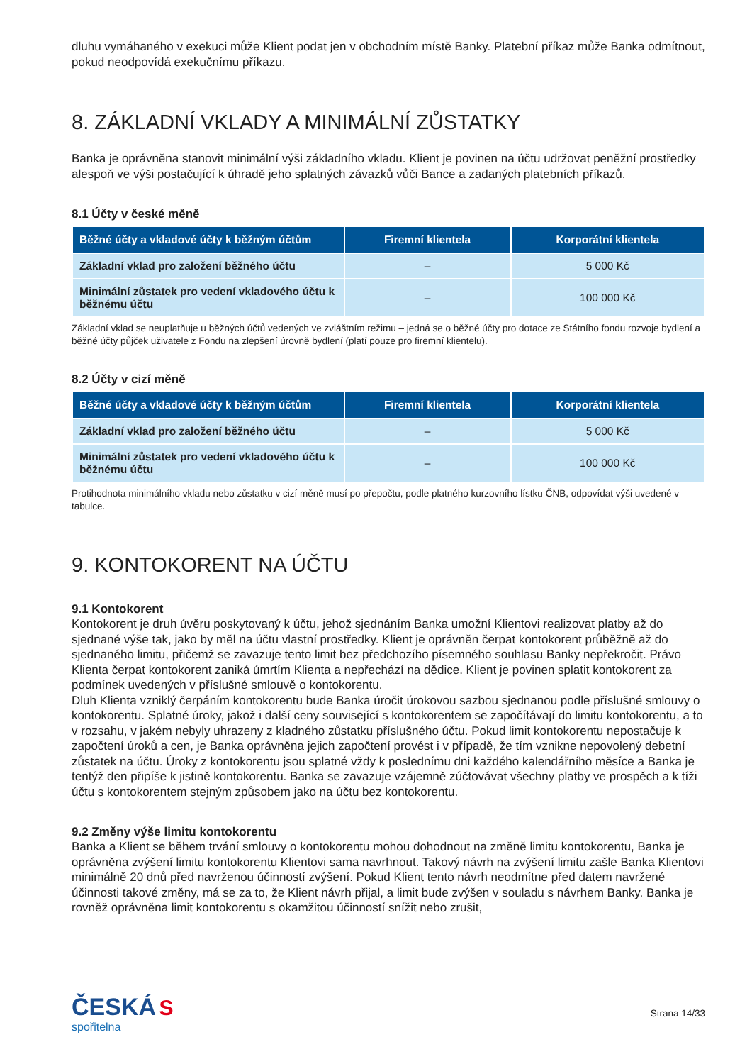dluhu vymáhaného v exekuci může Klient podat jen v obchodním místě Banky. Platební příkaz může Banka odmítnout, pokud neodpovídá exekučnímu příkazu.
8. ZÁKLADNÍ VKLADY A MINIMÁLNÍ ZŮSTATKY
Banka je oprávněna stanovit minimální výši základního vkladu. Klient je povinen na účtu udržovat peněžní prostředky alespoň ve výši postačující k úhradě jeho splatných závazků vůči Bance a zadaných platebních příkazů.
8.1 Účty v české měně
| Běžné účty a vkladové účty k běžným účtům | Firemní klientela | Korporátní klientela |
| --- | --- | --- |
| Základní vklad pro založení běžného účtu | – | 5 000 Kč |
| Minimální zůstatek pro vedení vkladového účtu k běžnému účtu | – | 100 000 Kč |
Základní vklad se neuplatňuje u běžných účtů vedených ve zvláštním režimu – jedná se o běžné účty pro dotace ze Státního fondu rozvoje bydlení a běžné účty půjček uživatele z Fondu na zlepšení úrovně bydlení (platí pouze pro firemní klientelu).
8.2 Účty v cizí měně
| Běžné účty a vkladové účty k běžným účtům | Firemní klientela | Korporátní klientela |
| --- | --- | --- |
| Základní vklad pro založení běžného účtu | – | 5 000 Kč |
| Minimální zůstatek pro vedení vkladového účtu k běžnému účtu | – | 100 000 Kč |
Protihodnota minimálního vkladu nebo zůstatku v cizí měně musí po přepočtu, podle platného kurzovního lístku ČNB, odpovídat výši uvedené v tabulce.
9. KONTOKORENT NA ÚČTU
9.1 Kontokorent
Kontokorent je druh úvěru poskytovaný k účtu, jehož sjednáním Banka umožní Klientovi realizovat platby až do sjednané výše tak, jako by měl na účtu vlastní prostředky. Klient je oprávněn čerpat kontokorent průběžně až do sjednaného limitu, přičemž se zavazuje tento limit bez předchozího písemného souhlasu Banky nepřekročit. Právo Klienta čerpat kontokorent zaniká úmrtím Klienta a nepřechází na dědice. Klient je povinen splatit kontokorent za podmínek uvedených v příslušné smlouvě o kontokorentu.
Dluh Klienta vzniklý čerpáním kontokorentu bude Banka úročit úrokovou sazbou sjednanou podle příslušné smlouvy o kontokorentu. Splatné úroky, jakož i další ceny související s kontokorentem se započítávají do limitu kontokorentu, a to v rozsahu, v jakém nebyly uhrazeny z kladného zůstatku příslušného účtu. Pokud limit kontokorentu nepostačuje k započtení úroků a cen, je Banka oprávněna jejich započtení provést i v případě, že tím vznikne nepovolený debetní zůstatek na účtu. Úroky z kontokorentu jsou splatné vždy k poslednímu dni každého kalendářního měsíce a Banka je tentýž den připíše k jistině kontokorentu. Banka se zavazuje vzájemně zúčtovávat všechny platby ve prospěch a k tíži účtu s kontokorentem stejným způsobem jako na účtu bez kontokorentu.
9.2 Změny výše limitu kontokorentu
Banka a Klient se během trvání smlouvy o kontokorentu mohou dohodnout na změně limitu kontokorentu, Banka je oprávněna zvýšení limitu kontokorentu Klientovi sama navrhnout. Takový návrh na zvýšení limitu zašle Banka Klientovi minimálně 20 dnů před navrženou účinností zvýšení. Pokud Klient tento návrh neodmítne před datem navržené účinnosti takové změny, má se za to, že Klient návrh přijal, a limit bude zvýšen v souladu s návrhem Banky. Banka je rovněž oprávněna limit kontokorentu s okamžitou účinností snížit nebo zrušit,
ČESKÁ S
spořitelna
Strana 14/33